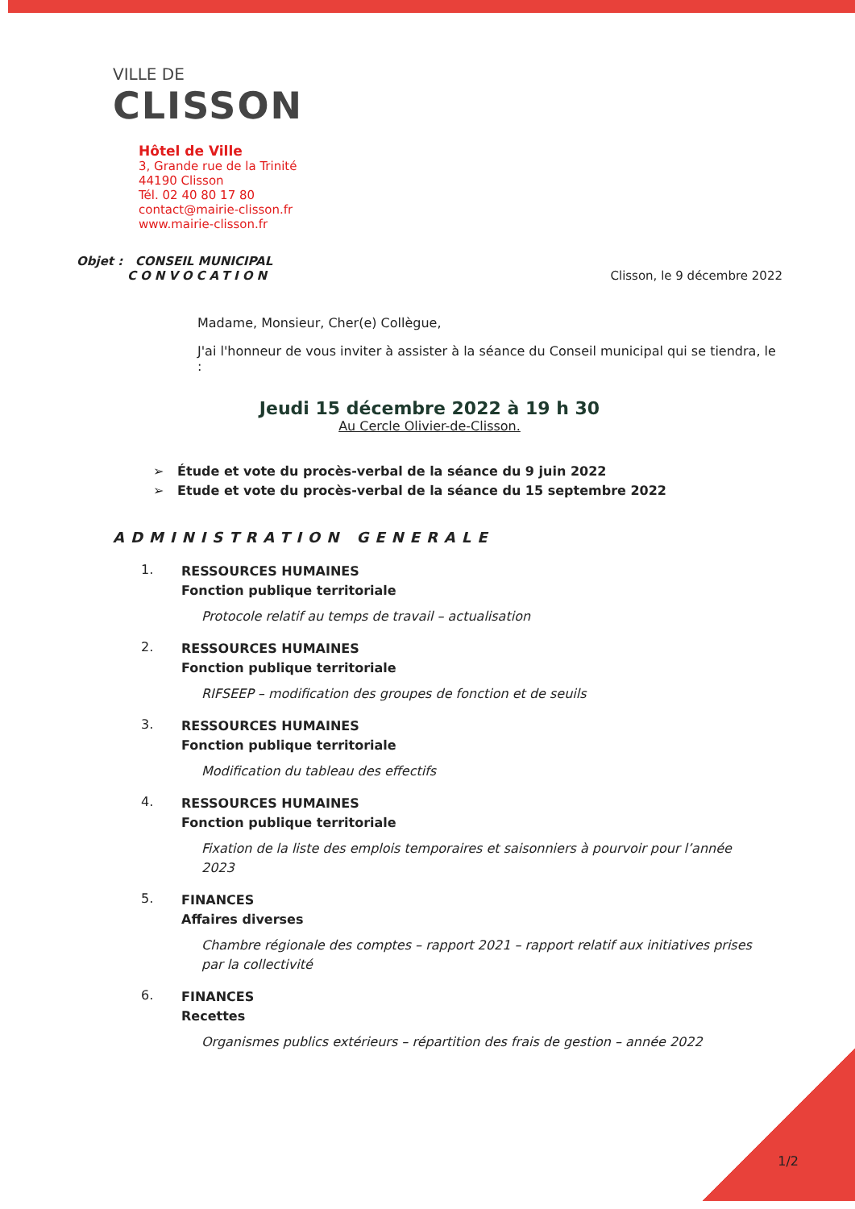VILLE DE
CLISSON
Hôtel de Ville
3, Grande rue de la Trinité
44190 Clisson
Tél. 02 40 80 17 80
contact@mairie-clisson.fr
www.mairie-clisson.fr
Objet : CONSEIL MUNICIPAL
CONVOCATION
Clisson, le 9 décembre 2022
Madame, Monsieur, Cher(e) Collègue,
J'ai l'honneur de vous inviter à assister à la séance du Conseil municipal qui se tiendra, le :
Jeudi 15 décembre 2022 à 19 h 30
Au Cercle Olivier-de-Clisson.
➢ Étude et vote du procès-verbal de la séance du 9 juin 2022
➢ Etude et vote du procès-verbal de la séance du 15 septembre 2022
ADMINISTRATION GENERALE
1.
RESSOURCES HUMAINES
Fonction publique territoriale
Protocole relatif au temps de travail – actualisation
2.
RESSOURCES HUMAINES
Fonction publique territoriale
RIFSEEP – modification des groupes de fonction et de seuils
3.
RESSOURCES HUMAINES
Fonction publique territoriale
Modification du tableau des effectifs
4.
RESSOURCES HUMAINES
Fonction publique territoriale
Fixation de la liste des emplois temporaires et saisonniers à pourvoir pour l’année 2023
5.
FINANCES
Affaires diverses
Chambre régionale des comptes – rapport 2021 – rapport relatif aux initiatives prises par la collectivité
6.
FINANCES
Recettes
Organismes publics extérieurs – répartition des frais de gestion – année 2022
1/2